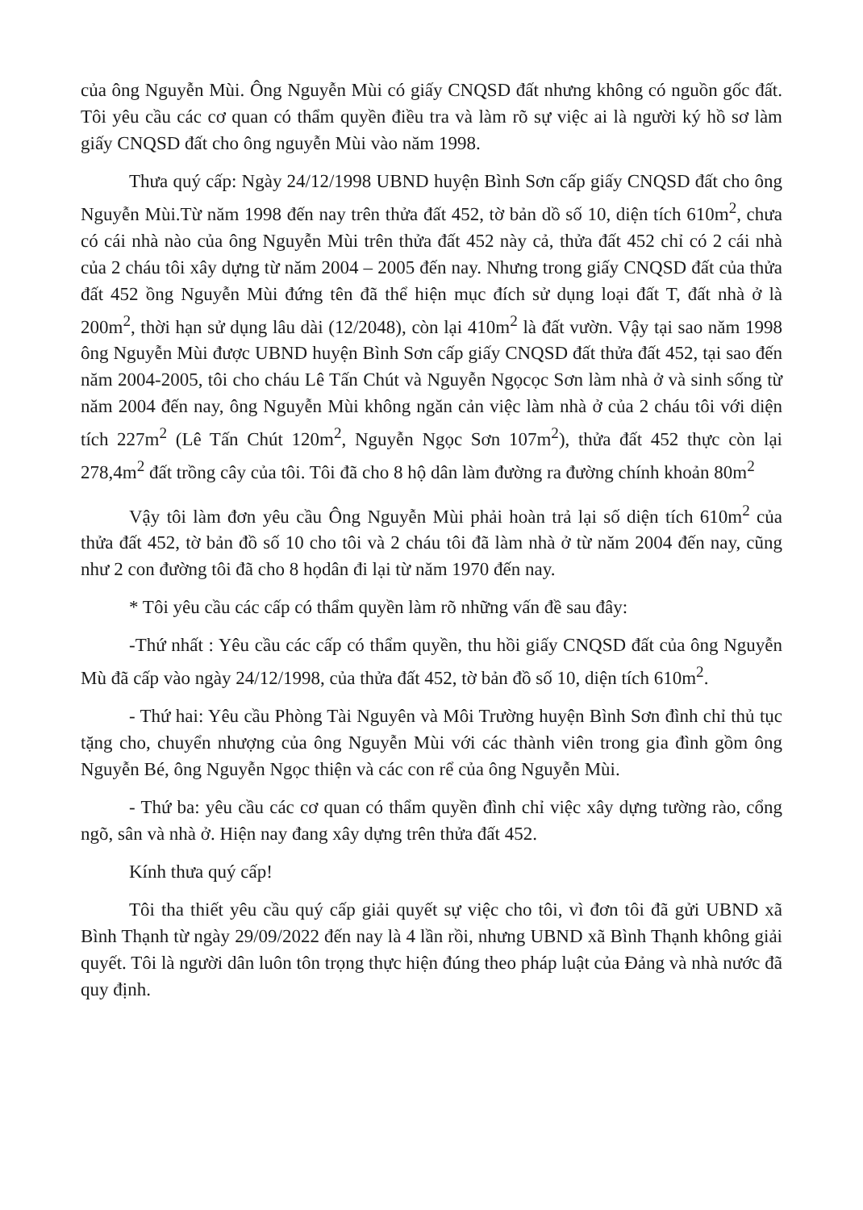của ông Nguyễn Mùi. Ông Nguyễn Mùi có giấy CNQSD đất nhưng không có nguồn gốc đất. Tôi yêu cầu các cơ quan có thẩm quyền điều tra và làm rõ sự việc ai là người ký hồ sơ làm giấy CNQSD đất cho ông nguyễn Mùi vào năm 1998.
Thưa quý cấp: Ngày 24/12/1998 UBND huyện Bình Sơn cấp giấy CNQSD đất cho ông Nguyễn Mùi.Từ năm 1998 đến nay trên thửa đất 452, tờ bản dồ số 10, diện tích 610m<sup>2</sup>, chưa có cái nhà nào của ông Nguyễn Mùi trên thửa đất 452 này cả, thửa đất 452 chỉ có 2 cái nhà của 2 cháu tôi xây dựng từ năm 2004 – 2005 đến nay. Nhưng trong giấy CNQSD đất của thửa đất 452 ồng Nguyễn Mùi đứng tên đã thể hiện mục đích sử dụng loại đất T, đất nhà ở là 200m<sup>2</sup>, thời hạn sử dụng lâu dài (12/2048), còn lại 410m<sup>2</sup> là đất vườn. Vậy tại sao năm 1998 ông Nguyễn Mùi được UBND huyện Bình Sơn cấp giấy CNQSD đất thửa đất 452, tại sao đến năm 2004-2005, tôi cho cháu Lê Tấn Chút và Nguyễn Ngọcọc Sơn làm nhà ở và sinh sống từ năm 2004 đến nay, ông Nguyễn Mùi không ngăn cản việc làm nhà ở của 2 cháu tôi với diện tích 227m<sup>2</sup> (Lê Tấn Chút 120m<sup>2</sup>, Nguyễn Ngọc Sơn 107m<sup>2</sup>), thửa đất 452 thực còn lại 278,4m<sup>2</sup> đất trồng cây của tôi. Tôi đã cho 8 hộ dân làm đường ra đường chính khoản 80m<sup>2</sup>
Vậy tôi làm đơn yêu cầu Ông Nguyễn Mùi phải hoàn trả lại số diện tích 610m<sup>2</sup> của thửa đất 452, tờ bản đồ số 10 cho tôi và 2 cháu tôi đã làm nhà ở từ năm 2004 đến nay, cũng như 2 con đường tôi đã cho 8 họdân đi lại từ năm 1970 đến nay.
* Tôi yêu cầu các cấp có thẩm quyền làm rõ những vấn đề sau đây:
-Thứ nhất : Yêu cầu các cấp có thẩm quyền, thu hồi giấy CNQSD đất của ông Nguyễn Mù đã cấp vào ngày 24/12/1998, của thửa đất 452, tờ bản đồ số 10, diện tích 610m<sup>2</sup>.
- Thứ hai: Yêu cầu Phòng Tài Nguyên và Môi Trường huyện Bình Sơn đình chỉ thủ tục tặng cho, chuyển nhượng của ông Nguyễn Mùi với các thành viên trong gia đình gồm ông Nguyễn Bé, ông Nguyễn Ngọc thiện và các con rể của ông Nguyễn Mùi.
- Thứ ba: yêu cầu các cơ quan có thẩm quyền đình chỉ việc xây dựng tường rào, cổng ngõ, sân và nhà ở. Hiện nay đang xây dựng trên thửa đất 452.
Kính thưa quý cấp!
Tôi tha thiết yêu cầu quý cấp giải quyết sự việc cho tôi, vì đơn tôi đã gửi UBND xã Bình Thạnh từ ngày 29/09/2022 đến nay là 4 lần rồi, nhưng UBND xã Bình Thạnh không giải quyết. Tôi là người dân luôn tôn trọng thực hiện đúng theo pháp luật của Đảng và nhà nước đã quy định.